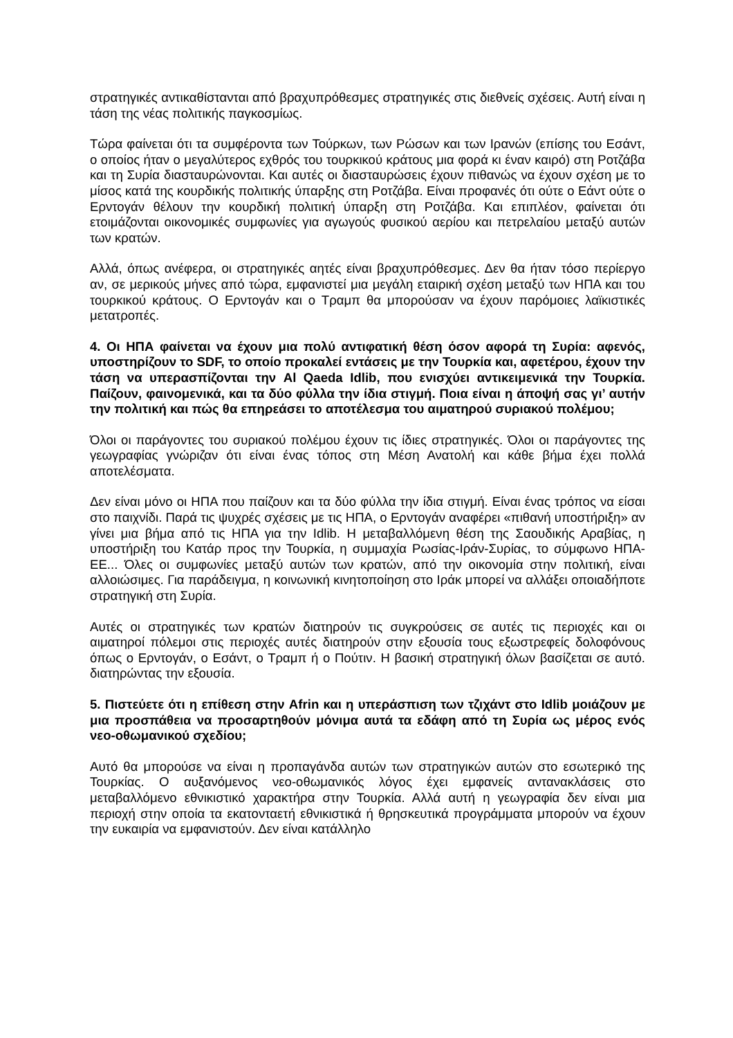στρατηγικές αντικαθίστανται από βραχυπρόθεσμες στρατηγικές στις διεθνείς σχέσεις. Αυτή είναι η τάση της νέας πολιτικής παγκοσμίως.
Τώρα φαίνεται ότι τα συμφέροντα των Τούρκων, των Ρώσων και των Ιρανών (επίσης του Εσάντ, ο οποίος ήταν ο μεγαλύτερος εχθρός του τουρκικού κράτους μια φορά κι έναν καιρό) στη Ροτζάβα και τη Συρία διασταυρώνονται. Και αυτές οι διασταυρώσεις έχουν πιθανώς να έχουν σχέση με το μίσος κατά της κουρδικής πολιτικής ύπαρξης στη Ροτζάβα. Είναι προφανές ότι ούτε ο Εάντ ούτε ο Ερντογάν θέλουν την κουρδική πολιτική ύπαρξη στη Ροτζάβα. Και επιπλέον, φαίνεται ότι ετοιμάζονται οικονομικές συμφωνίες για αγωγούς φυσικού αερίου και πετρελαίου μεταξύ αυτών των κρατών.
Αλλά, όπως ανέφερα, οι στρατηγικές αητές είναι βραχυπρόθεσμες. Δεν θα ήταν τόσο περίεργο αν, σε μερικούς μήνες από τώρα, εμφανιστεί μια μεγάλη εταιρική σχέση μεταξύ των ΗΠΑ και του τουρκικού κράτους. Ο Ερντογάν και ο Τραμπ θα μπορούσαν να έχουν παρόμοιες λαϊκιστικές μετατροπές.
4. Οι ΗΠΑ φαίνεται να έχουν μια πολύ αντιφατική θέση όσον αφορά τη Συρία: αφενός, υποστηρίζουν το SDF, το οποίο προκαλεί εντάσεις με την Τουρκία και, αφετέρου, έχουν την τάση να υπερασπίζονται την Al Qaeda Idlib, που ενισχύει αντικειμενικά την Τουρκία. Παίζουν, φαινομενικά, και τα δύο φύλλα την ίδια στιγμή. Ποια είναι η άποψή σας γι’ αυτήν την πολιτική και πώς θα επηρεάσει το αποτέλεσμα του αιματηρού συριακού πολέμου;
Όλοι οι παράγοντες του συριακού πολέμου έχουν τις ίδιες στρατηγικές. Όλοι οι παράγοντες της γεωγραφίας γνώριζαν ότι είναι ένας τόπος στη Μέση Ανατολή και κάθε βήμα έχει πολλά αποτελέσματα.
Δεν είναι μόνο οι ΗΠΑ που παίζουν και τα δύο φύλλα την ίδια στιγμή. Είναι ένας τρόπος να είσαι στο παιχνίδι. Παρά τις ψυχρές σχέσεις με τις ΗΠΑ, ο Ερντογάν αναφέρει «πιθανή υποστήριξη» αν γίνει μια βήμα από τις ΗΠΑ για την Idlib. Η μεταβαλλόμενη θέση της Σαουδικής Αραβίας, η υποστήριξη του Κατάρ προς την Τουρκία, η συμμαχία Ρωσίας-Ιράν-Συρίας, το σύμφωνο ΗΠΑ-ΕΕ... Όλες οι συμφωνίες μεταξύ αυτών των κρατών, από την οικονομία στην πολιτική, είναι αλλοιώσιμες. Για παράδειγμα, η κοινωνική κινητοποίηση στο Ιράκ μπορεί να αλλάξει οποιαδήποτε στρατηγική στη Συρία.
Αυτές οι στρατηγικές των κρατών διατηρούν τις συγκρούσεις σε αυτές τις περιοχές και οι αιματηροί πόλεμοι στις περιοχές αυτές διατηρούν στην εξουσία τους εξωστρεφείς δολοφόνους όπως ο Ερντογάν, ο Εσάντ, ο Τραμπ ή ο Πούτιν. Η βασική στρατηγική όλων βασίζεται σε αυτό. διατηρώντας την εξουσία.
5. Πιστεύετε ότι η επίθεση στην Afrin και η υπεράσπιση των τζιχάντ στο Idlib μοιάζουν με μια προσπάθεια να προσαρτηθούν μόνιμα αυτά τα εδάφη από τη Συρία ως μέρος ενός νεο-οθωμανικού σχεδίου;
Αυτό θα μπορούσε να είναι η προπαγάνδα αυτών των στρατηγικών αυτών στο εσωτερικό της Τουρκίας. Ο αυξανόμενος νεο-οθωμανικός λόγος έχει εμφανείς αντανακλάσεις στο μεταβαλλόμενο εθνικιστικό χαρακτήρα στην Τουρκία. Αλλά αυτή η γεωγραφία δεν είναι μια περιοχή στην οποία τα εκατονταετή εθνικιστικά ή θρησκευτικά προγράμματα μπορούν να έχουν την ευκαιρία να εμφανιστούν. Δεν είναι κατάλληλο